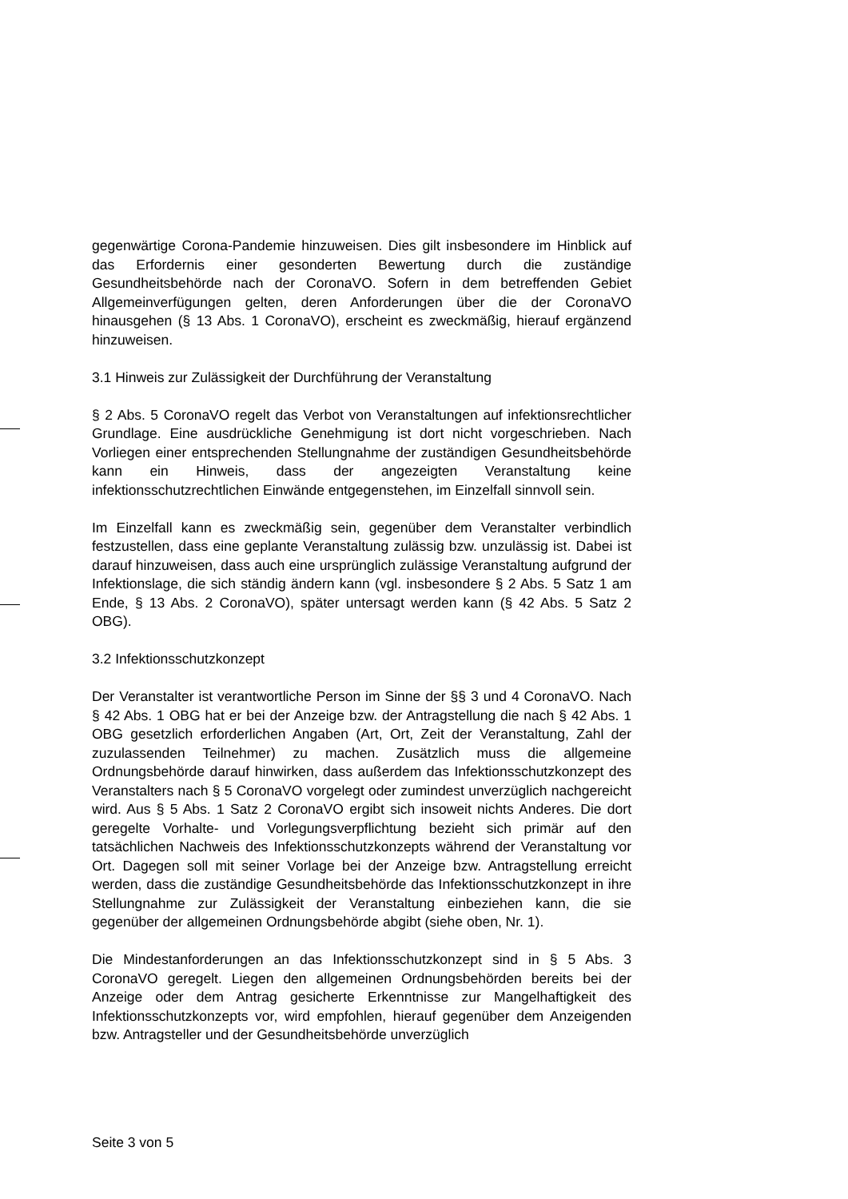gegenwärtige Corona-Pandemie hinzuweisen. Dies gilt insbesondere im Hinblick auf das Erfordernis einer gesonderten Bewertung durch die zuständige Gesundheitsbehörde nach der CoronaVO. Sofern in dem betreffenden Gebiet Allgemeinverfügungen gelten, deren Anforderungen über die der CoronaVO hinausgehen (§ 13 Abs. 1 CoronaVO), erscheint es zweckmäßig, hierauf ergänzend hinzuweisen.
3.1 Hinweis zur Zulässigkeit der Durchführung der Veranstaltung
§ 2 Abs. 5 CoronaVO regelt das Verbot von Veranstaltungen auf infektionsrechtlicher Grundlage. Eine ausdrückliche Genehmigung ist dort nicht vorgeschrieben. Nach Vorliegen einer entsprechenden Stellungnahme der zuständigen Gesundheitsbehörde kann ein Hinweis, dass der angezeigten Veranstaltung keine infektionsschutzrechtlichen Einwände entgegenstehen, im Einzelfall sinnvoll sein.
Im Einzelfall kann es zweckmäßig sein, gegenüber dem Veranstalter verbindlich festzustellen, dass eine geplante Veranstaltung zulässig bzw. unzulässig ist. Dabei ist darauf hinzuweisen, dass auch eine ursprünglich zulässige Veranstaltung aufgrund der Infektionslage, die sich ständig ändern kann (vgl. insbesondere § 2 Abs. 5 Satz 1 am Ende, § 13 Abs. 2 CoronaVO), später untersagt werden kann (§ 42 Abs. 5 Satz 2 OBG).
3.2 Infektionsschutzkonzept
Der Veranstalter ist verantwortliche Person im Sinne der §§ 3 und 4 CoronaVO. Nach § 42 Abs. 1 OBG hat er bei der Anzeige bzw. der Antragstellung die nach § 42 Abs. 1 OBG gesetzlich erforderlichen Angaben (Art, Ort, Zeit der Veranstaltung, Zahl der zuzulassenden Teilnehmer) zu machen. Zusätzlich muss die allgemeine Ordnungsbehörde darauf hinwirken, dass außerdem das Infektionsschutzkonzept des Veranstalters nach § 5 CoronaVO vorgelegt oder zumindest unverzüglich nachgereicht wird. Aus § 5 Abs. 1 Satz 2 CoronaVO ergibt sich insoweit nichts Anderes. Die dort geregelte Vorhalte- und Vorlegungsverpflichtung bezieht sich primär auf den tatsächlichen Nachweis des Infektionsschutzkonzepts während der Veranstaltung vor Ort. Dagegen soll mit seiner Vorlage bei der Anzeige bzw. Antragstellung erreicht werden, dass die zuständige Gesundheitsbehörde das Infektionsschutzkonzept in ihre Stellungnahme zur Zulässigkeit der Veranstaltung einbeziehen kann, die sie gegenüber der allgemeinen Ordnungsbehörde abgibt (siehe oben, Nr. 1).
Die Mindestanforderungen an das Infektionsschutzkonzept sind in § 5 Abs. 3 CoronaVO geregelt. Liegen den allgemeinen Ordnungsbehörden bereits bei der Anzeige oder dem Antrag gesicherte Erkenntnisse zur Mangelhaftigkeit des Infektionsschutzkonzepts vor, wird empfohlen, hierauf gegenüber dem Anzeigenden bzw. Antragsteller und der Gesundheitsbehörde unverzüglich
Seite 3 von 5